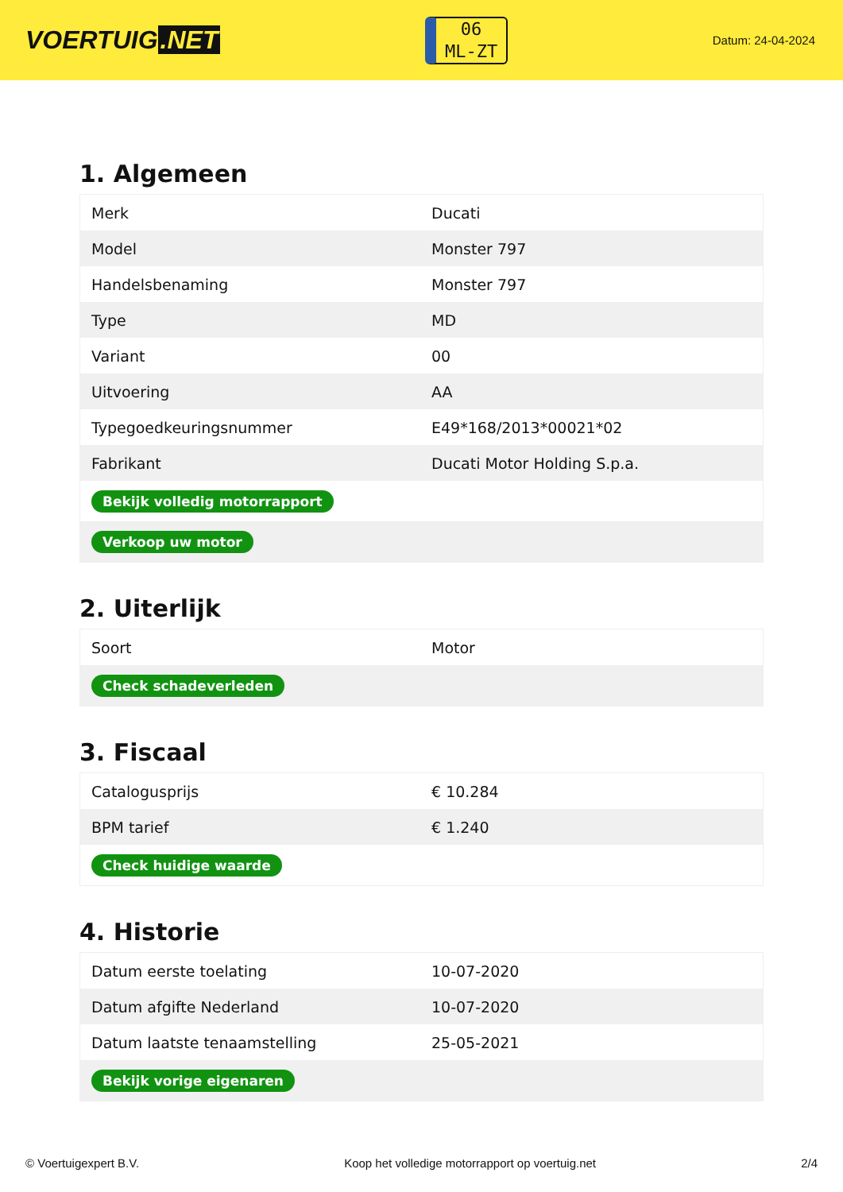VOERTUIG.NET
06
ML-ZT
Datum: 24-04-2024
1. Algemeen
| Merk | Ducati |
| Model | Monster 797 |
| Handelsbenaming | Monster 797 |
| Type | MD |
| Variant | 00 |
| Uitvoering | AA |
| Typegoedkeuringsnummer | E49*168/2013*00021*02 |
| Fabrikant | Ducati Motor Holding S.p.a. |
| Bekijk volledig motorrapport | |
| Verkoop uw motor | |
2. Uiterlijk
| Soort | Motor |
| Check schadeverleden | |
3. Fiscaal
| Catalogusprijs | € 10.284 |
| BPM tarief | € 1.240 |
| Check huidige waarde | |
4. Historie
| Datum eerste toelating | 10-07-2020 |
| Datum afgifte Nederland | 10-07-2020 |
| Datum laatste tenaamstelling | 25-05-2021 |
| Bekijk vorige eigenaren | |
© Voertuigexpert B.V. Koop het volledige motorrapport op voertuig.net 2/4